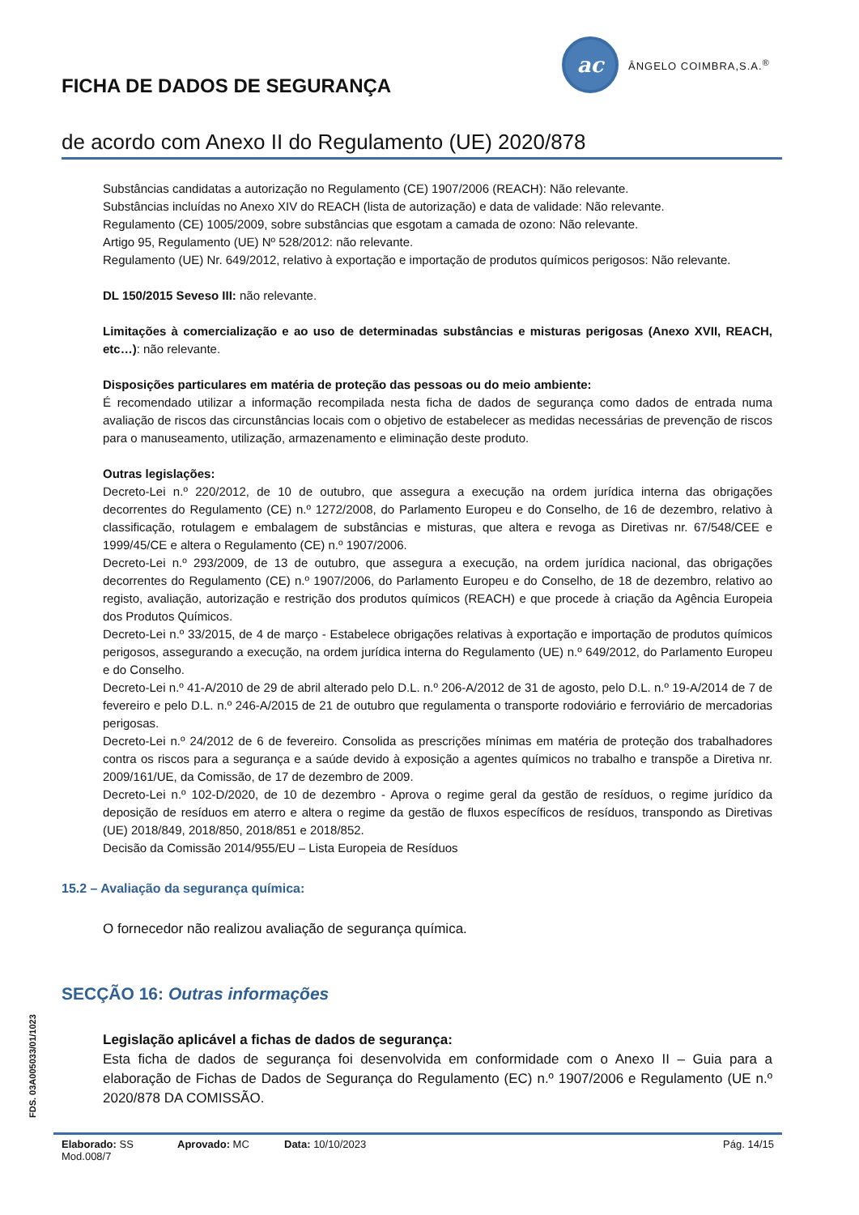ac
ÂNGELO COIMBRA,S.A.<sup>®</sup>
FICHA DE DADOS DE SEGURANÇA
de acordo com Anexo II do Regulamento (UE) 2020/878
Substâncias candidatas a autorização no Regulamento (CE) 1907/2006 (REACH): Não relevante.
Substâncias incluídas no Anexo XIV do REACH (lista de autorização) e data de validade: Não relevante.
Regulamento (CE) 1005/2009, sobre substâncias que esgotam a camada de ozono: Não relevante.
Artigo 95, Regulamento (UE) Nº 528/2012: não relevante.
Regulamento (UE) Nr. 649/2012, relativo à exportação e importação de produtos químicos perigosos: Não relevante.
DL 150/2015 Seveso III: não relevante.
Limitações à comercialização e ao uso de determinadas substâncias e misturas perigosas (Anexo XVII, REACH, etc…): não relevante.
Disposições particulares em matéria de proteção das pessoas ou do meio ambiente:
É recomendado utilizar a informação recompilada nesta ficha de dados de segurança como dados de entrada numa avaliação de riscos das circunstâncias locais com o objetivo de estabelecer as medidas necessárias de prevenção de riscos para o manuseamento, utilização, armazenamento e eliminação deste produto.
Outras legislações:
Decreto-Lei n.º 220/2012, de 10 de outubro, que assegura a execução na ordem jurídica interna das obrigações decorrentes do Regulamento (CE) n.º 1272/2008, do Parlamento Europeu e do Conselho, de 16 de dezembro, relativo à classificação, rotulagem e embalagem de substâncias e misturas, que altera e revoga as Diretivas nr. 67/548/CEE e 1999/45/CE e altera o Regulamento (CE) n.º 1907/2006.
Decreto-Lei n.º 293/2009, de 13 de outubro, que assegura a execução, na ordem jurídica nacional, das obrigações decorrentes do Regulamento (CE) n.º 1907/2006, do Parlamento Europeu e do Conselho, de 18 de dezembro, relativo ao registo, avaliação, autorização e restrição dos produtos químicos (REACH) e que procede à criação da Agência Europeia dos Produtos Químicos.
Decreto-Lei n.º 33/2015, de 4 de março - Estabelece obrigações relativas à exportação e importação de produtos químicos perigosos, assegurando a execução, na ordem jurídica interna do Regulamento (UE) n.º 649/2012, do Parlamento Europeu e do Conselho.
Decreto-Lei n.º 41-A/2010 de 29 de abril alterado pelo D.L. n.º 206-A/2012 de 31 de agosto, pelo D.L. n.º 19-A/2014 de 7 de fevereiro e pelo D.L. n.º 246-A/2015 de 21 de outubro que regulamenta o transporte rodoviário e ferroviário de mercadorias perigosas.
Decreto-Lei n.º 24/2012 de 6 de fevereiro. Consolida as prescrições mínimas em matéria de proteção dos trabalhadores contra os riscos para a segurança e a saúde devido à exposição a agentes químicos no trabalho e transpõe a Diretiva nr. 2009/161/UE, da Comissão, de 17 de dezembro de 2009.
Decreto-Lei n.º 102-D/2020, de 10 de dezembro - Aprova o regime geral da gestão de resíduos, o regime jurídico da deposição de resíduos em aterro e altera o regime da gestão de fluxos específicos de resíduos, transpondo as Diretivas (UE) 2018/849, 2018/850, 2018/851 e 2018/852.
Decisão da Comissão 2014/955/EU – Lista Europeia de Resíduos
15.2 – Avaliação da segurança química:
O fornecedor não realizou avaliação de segurança química.
SECÇÃO 16: Outras informações
Legislação aplicável a fichas de dados de segurança:
Esta ficha de dados de segurança foi desenvolvida em conformidade com o Anexo II – Guia para a elaboração de Fichas de Dados de Segurança do Regulamento (EC) n.º 1907/2006 e Regulamento (UE n.º 2020/878 DA COMISSÃO.
FDS. 03A005033/01/1023
Elaborado: SS Aprovado: MC Data: 10/10/2023 Pág. 14/15
Mod.008/7